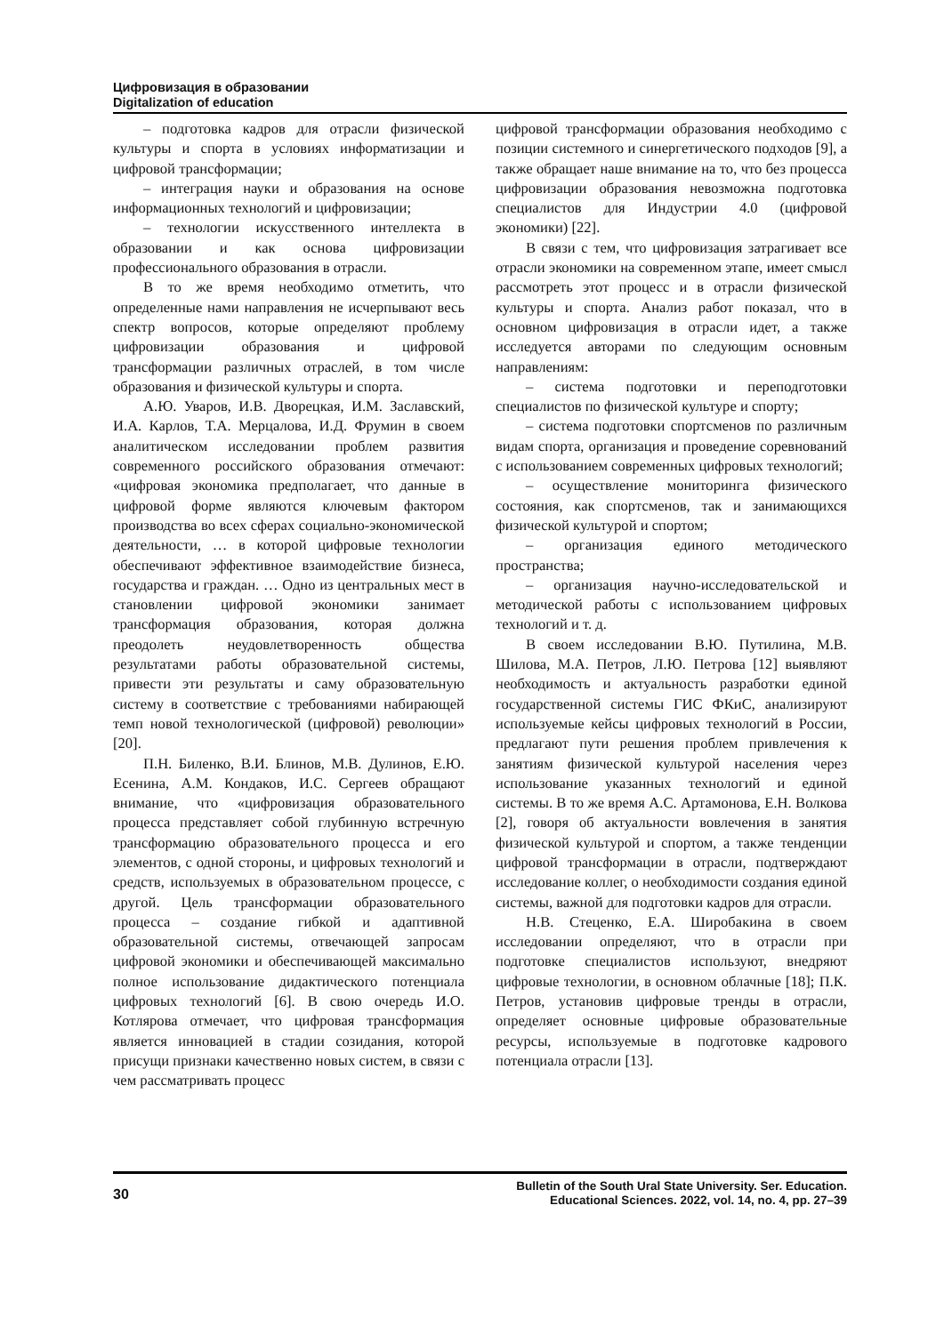Цифровизация в образовании
Digitalization of education
– подготовка кадров для отрасли физической культуры и спорта в условиях информатизации и цифровой трансформации;
– интеграция науки и образования на основе информационных технологий и цифровизации;
– технологии искусственного интеллекта в образовании и как основа цифровизации профессионального образования в отрасли.
В то же время необходимо отметить, что определенные нами направления не исчерпывают весь спектр вопросов, которые определяют проблему цифровизации образования и цифровой трансформации различных отраслей, в том числе образования и физической культуры и спорта.
А.Ю. Уваров, И.В. Дворецкая, И.М. Заславский, И.А. Карлов, Т.А. Мерцалова, И.Д. Фрумин в своем аналитическом исследовании проблем развития современного российского образования отмечают: «цифровая экономика предполагает, что данные в цифровой форме являются ключевым фактором производства во всех сферах социально-экономической деятельности, … в которой цифровые технологии обеспечивают эффективное взаимодействие бизнеса, государства и граждан. … Одно из центральных мест в становлении цифровой экономики занимает трансформация образования, которая должна преодолеть неудовлетворенность общества результатами работы образовательной системы, привести эти результаты и саму образовательную систему в соответствие с требованиями набирающей темп новой технологической (цифровой) революции» [20].
П.Н. Биленко, В.И. Блинов, М.В. Дулинов, Е.Ю. Есенина, А.М. Кондаков, И.С. Сергеев обращают внимание, что «цифровизация образовательного процесса представляет собой глубинную встречную трансформацию образовательного процесса и его элементов, с одной стороны, и цифровых технологий и средств, используемых в образовательном процессе, с другой. Цель трансформации образовательного процесса – создание гибкой и адаптивной образовательной системы, отвечающей запросам цифровой экономики и обеспечивающей максимально полное использование дидактического потенциала цифровых технологий [6]. В свою очередь И.О. Котлярова отмечает, что цифровая трансформация является инновацией в стадии созидания, которой присущи признаки качественно новых систем, в связи с чем рассматривать процесс
цифровой трансформации образования необходимо с позиции системного и синергетического подходов [9], а также обращает наше внимание на то, что без процесса цифровизации образования невозможна подготовка специалистов для Индустрии 4.0 (цифровой экономики) [22].
В связи с тем, что цифровизация затрагивает все отрасли экономики на современном этапе, имеет смысл рассмотреть этот процесс и в отрасли физической культуры и спорта. Анализ работ показал, что в основном цифровизация в отрасли идет, а также исследуется авторами по следующим основным направлениям:
– система подготовки и переподготовки специалистов по физической культуре и спорту;
– система подготовки спортсменов по различным видам спорта, организация и проведение соревнований с использованием современных цифровых технологий;
– осуществление мониторинга физического состояния, как спортсменов, так и занимающихся физической культурой и спортом;
– организация единого методического пространства;
– организация научно-исследовательской и методической работы с использованием цифровых технологий и т. д.
В своем исследовании В.Ю. Путилина, М.В. Шилова, М.А. Петров, Л.Ю. Петрова [12] выявляют необходимость и актуальность разработки единой государственной системы ГИС ФКиС, анализируют используемые кейсы цифровых технологий в России, предлагают пути решения проблем привлечения к занятиям физической культурой населения через использование указанных технологий и единой системы. В то же время А.С. Артамонова, Е.Н. Волкова [2], говоря об актуальности вовлечения в занятия физической культурой и спортом, а также тенденции цифровой трансформации в отрасли, подтверждают исследование коллег, о необходимости создания единой системы, важной для подготовки кадров для отрасли.
Н.В. Стеценко, Е.А. Широбакина в своем исследовании определяют, что в отрасли при подготовке специалистов используют, внедряют цифровые технологии, в основном облачные [18]; П.К. Петров, установив цифровые тренды в отрасли, определяет основные цифровые образовательные ресурсы, используемые в подготовке кадрового потенциала отрасли [13].
30
Bulletin of the South Ural State University. Ser. Education.
Educational Sciences. 2022, vol. 14, no. 4, pp. 27–39